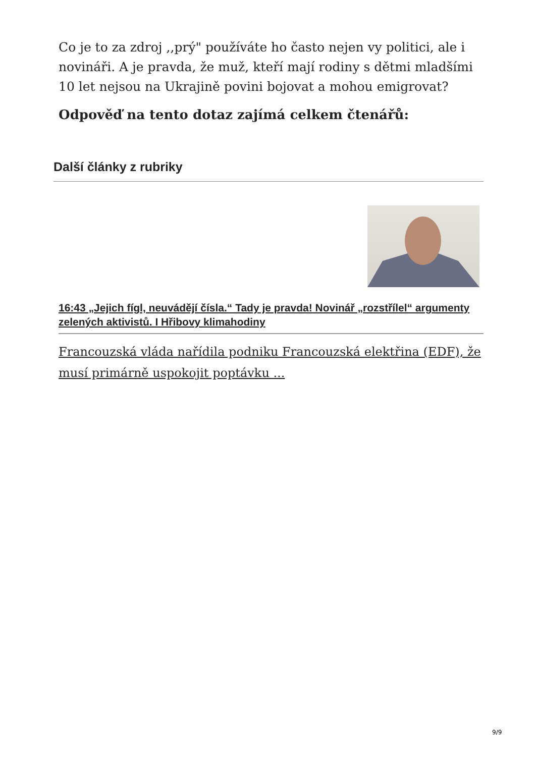Co je to za zdroj ,,prý" používáte ho často nejen vy politici, ale i novináři. A je pravda, že muž, kteří mají rodiny s dětmi mladšími 10 let nejsou na Ukrajině povini bojovat a mohou emigrovat?
Odpověď na tento dotaz zajímá celkem čtenářů:
Další články z rubriky
16:43 „Jejich fígl, neuvádějí čísla.“ Tady je pravda! Novinář „rozstřílel“ argumenty zelených aktivistů. I Hřibovy klimahodiny
Francouzská vláda nařídila podniku Francouzská elektřina (EDF), že musí primárně uspokojit poptávku ...
9/9